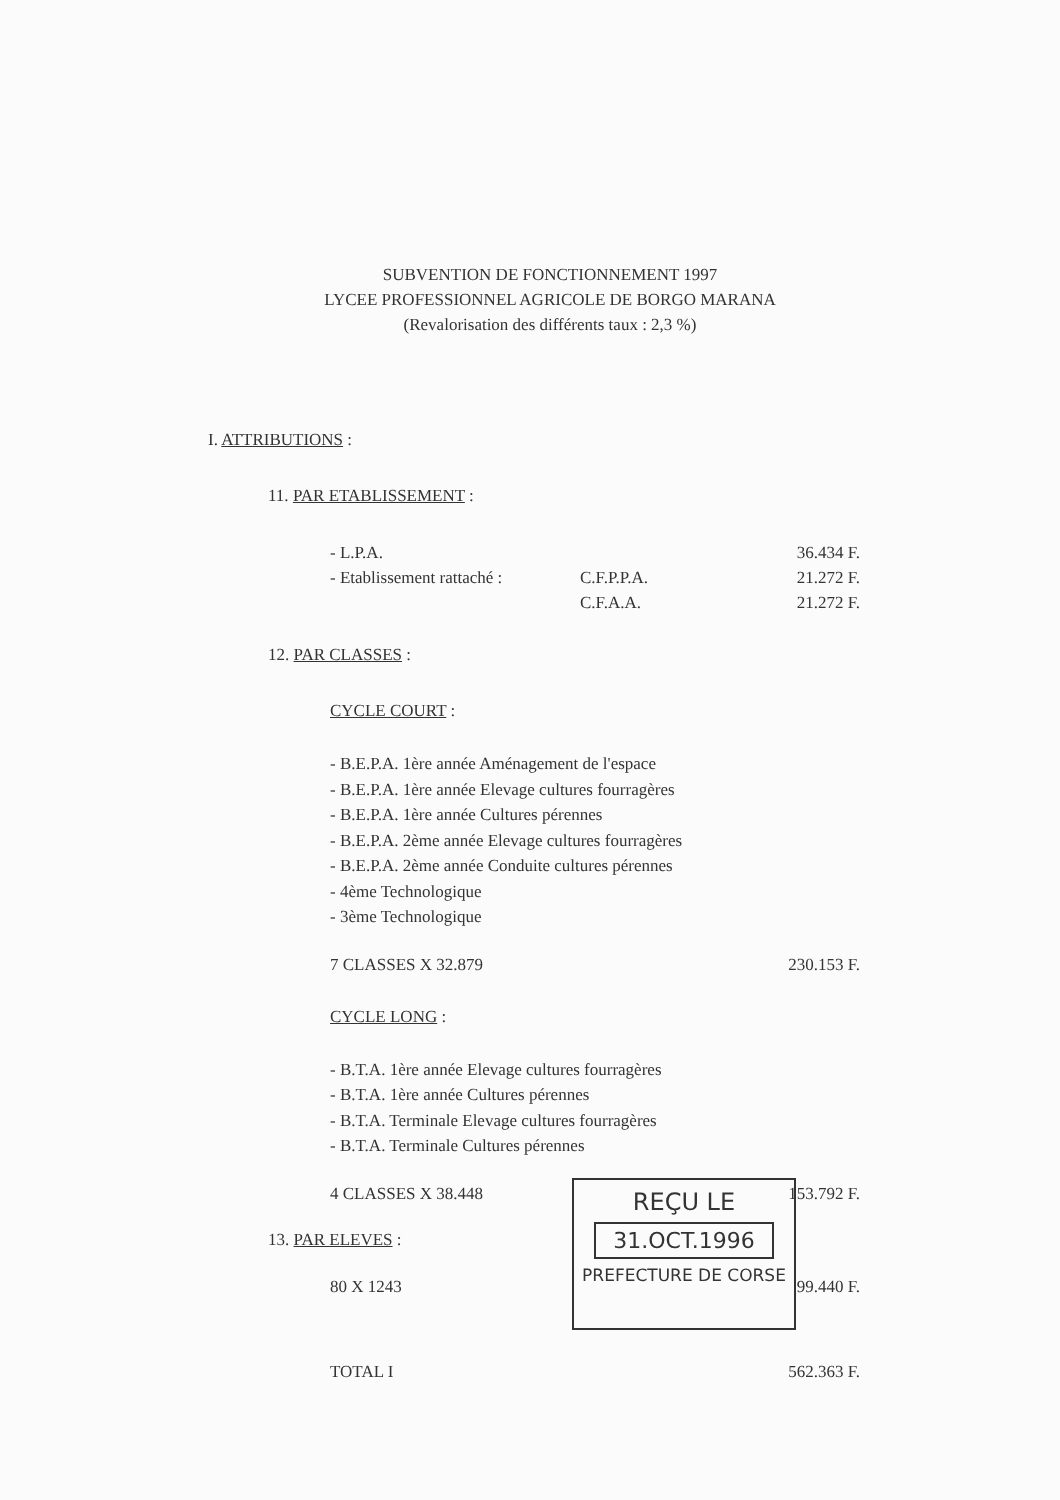SUBVENTION DE FONCTIONNEMENT 1997
LYCEE PROFESSIONNEL AGRICOLE DE BORGO MARANA
(Revalorisation des différents taux : 2,3 %)
I. ATTRIBUTIONS :
11. PAR ETABLISSEMENT :
- L.P.A. 36.434 F.
- Etablissement rattaché : C.F.P.P.A. 21.272 F.
C.F.A.A. 21.272 F.
12. PAR CLASSES :
CYCLE COURT :
- B.E.P.A. 1ère année Aménagement de l'espace
- B.E.P.A. 1ère année Elevage cultures fourragères
- B.E.P.A. 1ère année Cultures pérennes
- B.E.P.A. 2ème année Elevage cultures fourragères
- B.E.P.A. 2ème année Conduite cultures pérennes
- 4ème Technologique
- 3ème Technologique
7 CLASSES X 32.879 230.153 F.
CYCLE LONG :
- B.T.A. 1ère année Elevage cultures fourragères
- B.T.A. 1ère année Cultures pérennes
- B.T.A. Terminale Elevage cultures fourragères
- B.T.A. Terminale Cultures pérennes
4 CLASSES X 38.448 153.792 F.
13. PAR ELEVES :
80 X 1243 99.440 F.
TOTAL I 562.363 F.
REÇU LE
31.OCT.1996
PREFECTURE DE CORSE